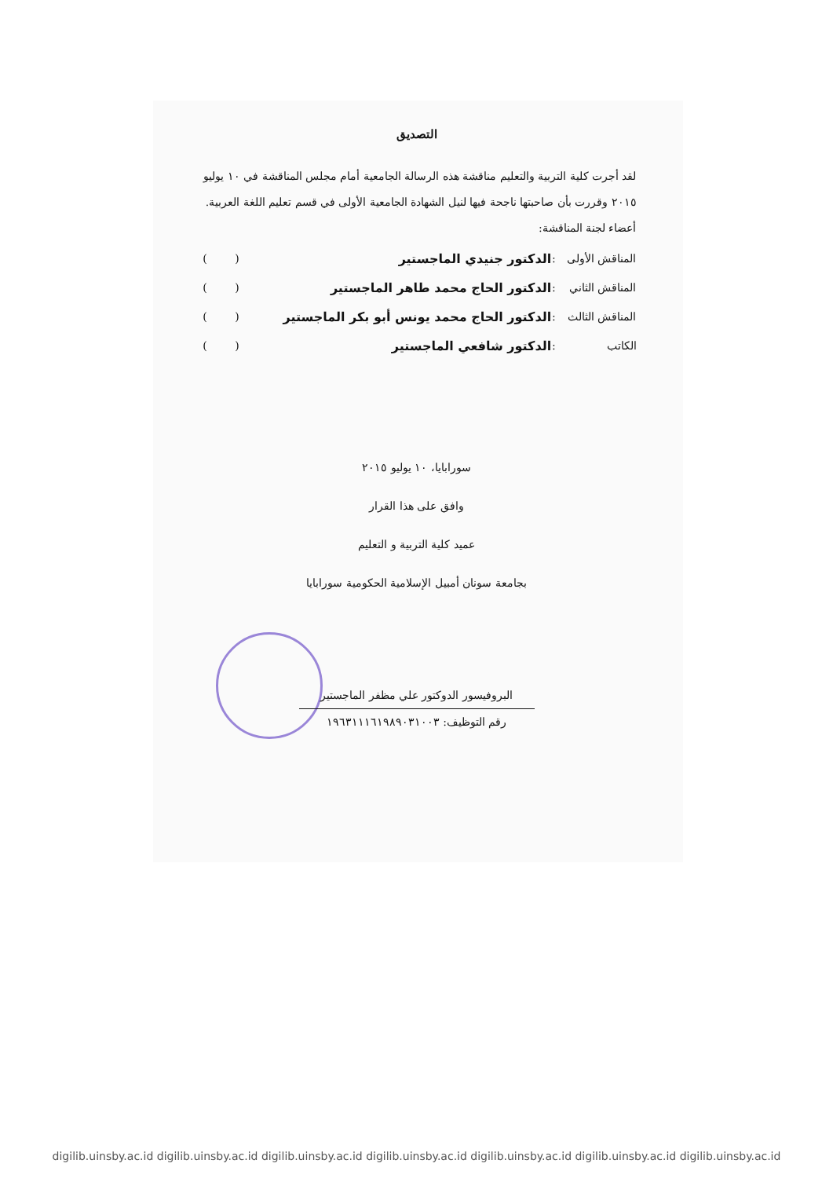التصديق
لقد أجرت كلية التربية والتعليم مناقشة هذه الرسالة الجامعية أمام مجلس المناقشة في ١٠ يوليو ٢٠١٥ وقررت بأن صاحبتها ناجحة فيها لنيل الشهادة الجامعية الأولى في قسم تعليم اللغة العربية.
أعضاء لجنة المناقشة:
| المناقش الأولى | : | الدكتور جنيدي الماجستير | ( ) |
| المناقش الثاني | : | الدكتور الحاج محمد طاهر الماجستير | ( ) |
| المناقش الثالث | : | الدكتور الحاج محمد يونس أبو بكر الماجستير | ( ) |
| الكاتب | : | الدكتور شافعي الماجستير | ( ) |
سورابايا، ١٠ يوليو ٢٠١٥
وافق على هذا القرار
عميد كلية التربية و التعليم
بجامعة سونان أمبيل الإسلامية الحكومية سورابايا
البروفيسور الدوكتور علي مظفر الماجستير
رقم التوظيف: ١٩٦٣١١١٦١٩٨٩٠٣١٠٠٣
digilib.uinsby.ac.id digilib.uinsby.ac.id digilib.uinsby.ac.id digilib.uinsby.ac.id digilib.uinsby.ac.id digilib.uinsby.ac.id digilib.uinsby.ac.id